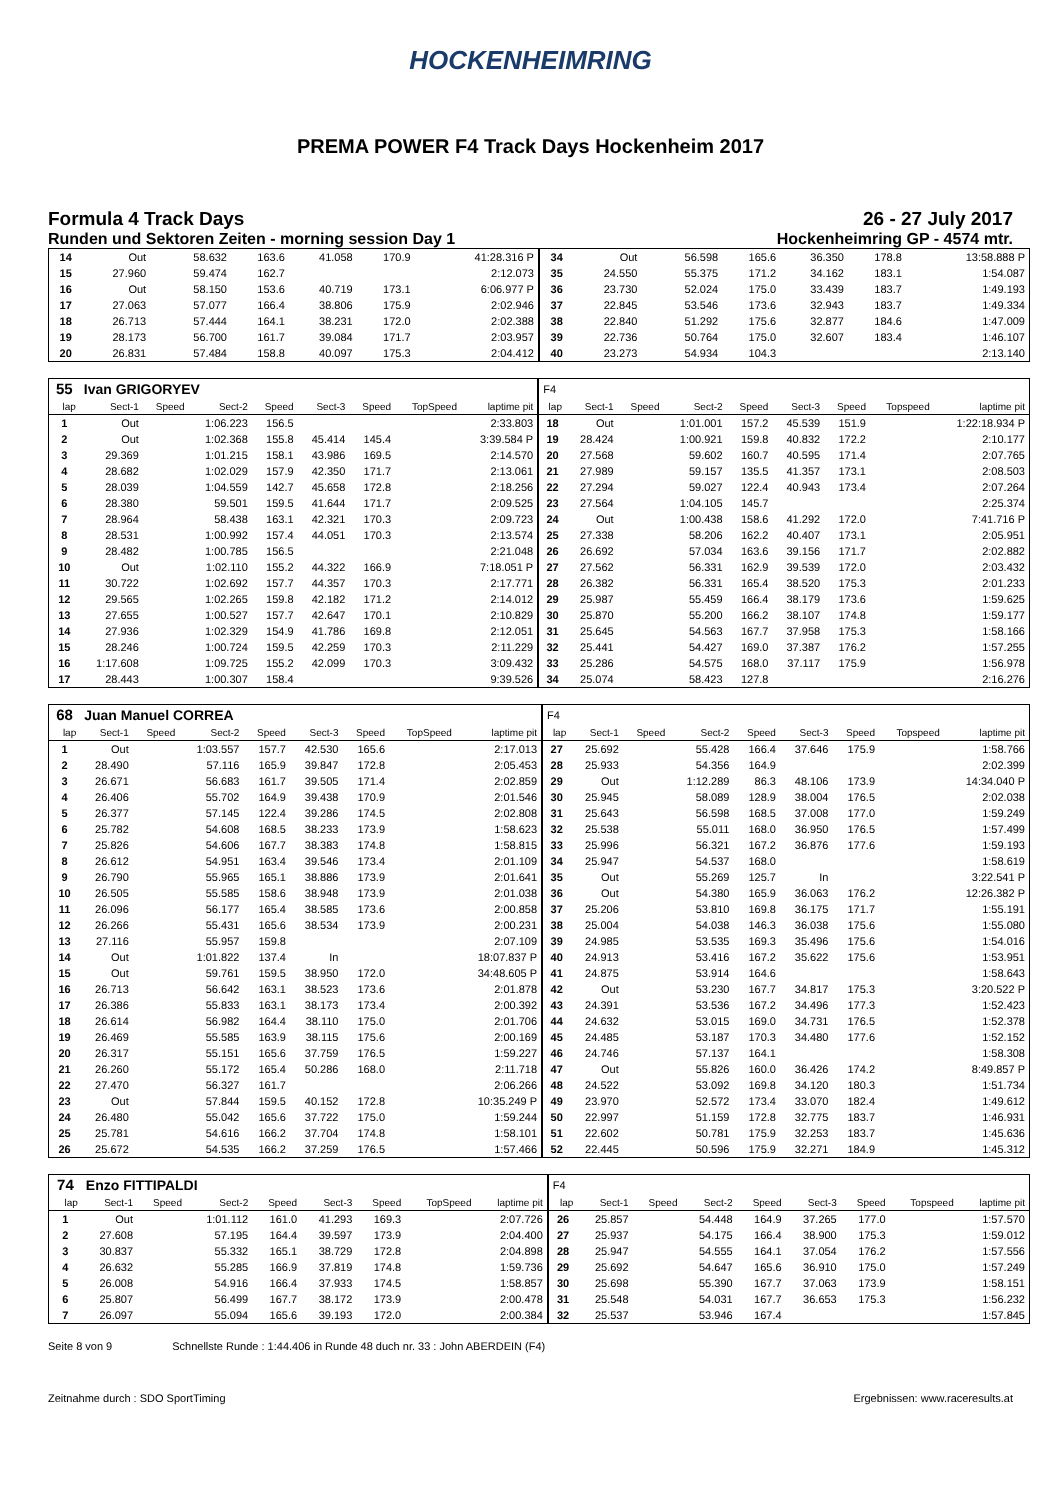HOCKENHEIMRING
PREMA POWER F4 Track Days Hockenheim 2017
Formula 4 Track Days 26 - 27 July 2017
Runden und Sektoren Zeiten - morning session Day 1 Hockenheimring GP - 4574 mtr.
| 14 | Out | | 58.632 | 163.6 | 41.058 | 170.9 | | 41:28.316 P | 34 | Out | | 56.598 | 165.6 | 36.350 | 178.8 | | 13:58.888 P |
| 15 | 27.960 | | 59.474 | 162.7 | | | | 2:12.073 | 35 | 24.550 | | 55.375 | 171.2 | 34.162 | 183.1 | | 1:54.087 |
| 16 | Out | | 58.150 | 153.6 | 40.719 | 173.1 | | 6:06.977 P | 36 | 23.730 | | 52.024 | 175.0 | 33.439 | 183.7 | | 1:49.193 |
| 17 | 27.063 | | 57.077 | 166.4 | 38.806 | 175.9 | | 2:02.946 | 37 | 22.845 | | 53.546 | 173.6 | 32.943 | 183.7 | | 1:49.334 |
| 18 | 26.713 | | 57.444 | 164.1 | 38.231 | 172.0 | | 2:02.388 | 38 | 22.840 | | 51.292 | 175.6 | 32.877 | 184.6 | | 1:47.009 |
| 19 | 28.173 | | 56.700 | 161.7 | 39.084 | 171.7 | | 2:03.957 | 39 | 22.736 | | 50.764 | 175.0 | 32.607 | 183.4 | | 1:46.107 |
| 20 | 26.831 | | 57.484 | 158.8 | 40.097 | 175.3 | | 2:04.412 | 40 | 23.273 | | 54.934 | 104.3 | | | | 2:13.140 |
| 55 | Ivan GRIGORYEV | | | | | | | | F4 | | | | | | | | |
| lap | Sect-1 | Speed | Sect-2 | Speed | Sect-3 | Speed | TopSpeed | laptime pit | lap | Sect-1 | Speed | Sect-2 | Speed | Sect-3 | Speed | Topspeed | laptime pit |
| 1 | Out | | 1:06.223 | 156.5 | | | | 2:33.803 | 18 | Out | | 1:01.001 | 157.2 | 45.539 | 151.9 | | 1:22:18.934 P |
| 2 | Out | | 1:02.368 | 155.8 | 45.414 | 145.4 | | 3:39.584 P | 19 | 28.424 | | 1:00.921 | 159.8 | 40.832 | 172.2 | | 2:10.177 |
| 3 | 29.369 | | 1:01.215 | 158.1 | 43.986 | 169.5 | | 2:14.570 | 20 | 27.568 | | 59.602 | 160.7 | 40.595 | 171.4 | | 2:07.765 |
| 4 | 28.682 | | 1:02.029 | 157.9 | 42.350 | 171.7 | | 2:13.061 | 21 | 27.989 | | 59.157 | 135.5 | 41.357 | 173.1 | | 2:08.503 |
| 5 | 28.039 | | 1:04.559 | 142.7 | 45.658 | 172.8 | | 2:18.256 | 22 | 27.294 | | 59.027 | 122.4 | 40.943 | 173.4 | | 2:07.264 |
| 6 | 28.380 | | 59.501 | 159.5 | 41.644 | 171.7 | | 2:09.525 | 23 | 27.564 | | 1:04.105 | 145.7 | | | | 2:25.374 |
| 7 | 28.964 | | 58.438 | 163.1 | 42.321 | 170.3 | | 2:09.723 | 24 | Out | | 1:00.438 | 158.6 | 41.292 | 172.0 | | 7:41.716 P |
| 8 | 28.531 | | 1:00.992 | 157.4 | 44.051 | 170.3 | | 2:13.574 | 25 | 27.338 | | 58.206 | 162.2 | 40.407 | 173.1 | | 2:05.951 |
| 9 | 28.482 | | 1:00.785 | 156.5 | | | | 2:21.048 | 26 | 26.692 | | 57.034 | 163.6 | 39.156 | 171.7 | | 2:02.882 |
| 10 | Out | | 1:02.110 | 155.2 | 44.322 | 166.9 | | 7:18.051 P | 27 | 27.562 | | 56.331 | 162.9 | 39.539 | 172.0 | | 2:03.432 |
| 11 | 30.722 | | 1:02.692 | 157.7 | 44.357 | 170.3 | | 2:17.771 | 28 | 26.382 | | 56.331 | 165.4 | 38.520 | 175.3 | | 2:01.233 |
| 12 | 29.565 | | 1:02.265 | 159.8 | 42.182 | 171.2 | | 2:14.012 | 29 | 25.987 | | 55.459 | 166.4 | 38.179 | 173.6 | | 1:59.625 |
| 13 | 27.655 | | 1:00.527 | 157.7 | 42.647 | 170.1 | | 2:10.829 | 30 | 25.870 | | 55.200 | 166.2 | 38.107 | 174.8 | | 1:59.177 |
| 14 | 27.936 | | 1:02.329 | 154.9 | 41.786 | 169.8 | | 2:12.051 | 31 | 25.645 | | 54.563 | 167.7 | 37.958 | 175.3 | | 1:58.166 |
| 15 | 28.246 | | 1:00.724 | 159.5 | 42.259 | 170.3 | | 2:11.229 | 32 | 25.441 | | 54.427 | 169.0 | 37.387 | 176.2 | | 1:57.255 |
| 16 | 1:17.608 | | 1:09.725 | 155.2 | 42.099 | 170.3 | | 3:09.432 | 33 | 25.286 | | 54.575 | 168.0 | 37.117 | 175.9 | | 1:56.978 |
| 17 | 28.443 | | 1:00.307 | 158.4 | | | | 9:39.526 | 34 | 25.074 | | 58.423 | 127.8 | | | | 2:16.276 |
| 68 | Juan Manuel CORREA | | | | | | | | F4 | | | | | | | | |
| lap | Sect-1 | Speed | Sect-2 | Speed | Sect-3 | Speed | TopSpeed | laptime pit | lap | Sect-1 | Speed | Sect-2 | Speed | Sect-3 | Speed | Topspeed | laptime pit |
| 1 | Out | | 1:03.557 | 157.7 | 42.530 | 165.6 | | 2:17.013 | 27 | 25.692 | | 55.428 | 166.4 | 37.646 | 175.9 | | 1:58.766 |
| 2 | 28.490 | | 57.116 | 165.9 | 39.847 | 172.8 | | 2:05.453 | 28 | 25.933 | | 54.356 | 164.9 | | | | 2:02.399 |
| 3 | 26.671 | | 56.683 | 161.7 | 39.505 | 171.4 | | 2:02.859 | 29 | Out | | 1:12.289 | 86.3 | 48.106 | 173.9 | | 14:34.040 P |
| 4 | 26.406 | | 55.702 | 164.9 | 39.438 | 170.9 | | 2:01.546 | 30 | 25.945 | | 58.089 | 128.9 | 38.004 | 176.5 | | 2:02.038 |
| 5 | 26.377 | | 57.145 | 122.4 | 39.286 | 174.5 | | 2:02.808 | 31 | 25.643 | | 56.598 | 168.5 | 37.008 | 177.0 | | 1:59.249 |
| 6 | 25.782 | | 54.608 | 168.5 | 38.233 | 173.9 | | 1:58.623 | 32 | 25.538 | | 55.011 | 168.0 | 36.950 | 176.5 | | 1:57.499 |
| 7 | 25.826 | | 54.606 | 167.7 | 38.383 | 174.8 | | 1:58.815 | 33 | 25.996 | | 56.321 | 167.2 | 36.876 | 177.6 | | 1:59.193 |
| 8 | 26.612 | | 54.951 | 163.4 | 39.546 | 173.4 | | 2:01.109 | 34 | 25.947 | | 54.537 | 168.0 | | | | 1:58.619 |
| 9 | 26.790 | | 55.965 | 165.1 | 38.886 | 173.9 | | 2:01.641 | 35 | Out | | 55.269 | 125.7 | In | | | 3:22.541 P |
| 10 | 26.505 | | 55.585 | 158.6 | 38.948 | 173.9 | | 2:01.038 | 36 | Out | | 54.380 | 165.9 | 36.063 | 176.2 | | 12:26.382 P |
| 11 | 26.096 | | 56.177 | 165.4 | 38.585 | 173.6 | | 2:00.858 | 37 | 25.206 | | 53.810 | 169.8 | 36.175 | 171.7 | | 1:55.191 |
| 12 | 26.266 | | 55.431 | 165.6 | 38.534 | 173.9 | | 2:00.231 | 38 | 25.004 | | 54.038 | 146.3 | 36.038 | 175.6 | | 1:55.080 |
| 13 | 27.116 | | 55.957 | 159.8 | | | | 2:07.109 | 39 | 24.985 | | 53.535 | 169.3 | 35.496 | 175.6 | | 1:54.016 |
| 14 | Out | | 1:01.822 | 137.4 | In | | | 18:07.837 P | 40 | 24.913 | | 53.416 | 167.2 | 35.622 | 175.6 | | 1:53.951 |
| 15 | Out | | 59.761 | 159.5 | 38.950 | 172.0 | | 34:48.605 P | 41 | 24.875 | | 53.914 | 164.6 | | | | 1:58.643 |
| 16 | 26.713 | | 56.642 | 163.1 | 38.523 | 173.6 | | 2:01.878 | 42 | Out | | 53.230 | 167.7 | 34.817 | 175.3 | | 3:20.522 P |
| 17 | 26.386 | | 55.833 | 163.1 | 38.173 | 173.4 | | 2:00.392 | 43 | 24.391 | | 53.536 | 167.2 | 34.496 | 177.3 | | 1:52.423 |
| 18 | 26.614 | | 56.982 | 164.4 | 38.110 | 175.0 | | 2:01.706 | 44 | 24.632 | | 53.015 | 169.0 | 34.731 | 176.5 | | 1:52.378 |
| 19 | 26.469 | | 55.585 | 163.9 | 38.115 | 175.6 | | 2:00.169 | 45 | 24.485 | | 53.187 | 170.3 | 34.480 | 177.6 | | 1:52.152 |
| 20 | 26.317 | | 55.151 | 165.6 | 37.759 | 176.5 | | 1:59.227 | 46 | 24.746 | | 57.137 | 164.1 | | | | 1:58.308 |
| 21 | 26.260 | | 55.172 | 165.4 | 50.286 | 168.0 | | 2:11.718 | 47 | Out | | 55.826 | 160.0 | 36.426 | 174.2 | | 8:49.857 P |
| 22 | 27.470 | | 56.327 | 161.7 | | | | 2:06.266 | 48 | 24.522 | | 53.092 | 169.8 | 34.120 | 180.3 | | 1:51.734 |
| 23 | Out | | 57.844 | 159.5 | 40.152 | 172.8 | | 10:35.249 P | 49 | 23.970 | | 52.572 | 173.4 | 33.070 | 182.4 | | 1:49.612 |
| 24 | 26.480 | | 55.042 | 165.6 | 37.722 | 175.0 | | 1:59.244 | 50 | 22.997 | | 51.159 | 172.8 | 32.775 | 183.7 | | 1:46.931 |
| 25 | 25.781 | | 54.616 | 166.2 | 37.704 | 174.8 | | 1:58.101 | 51 | 22.602 | | 50.781 | 175.9 | 32.253 | 183.7 | | 1:45.636 |
| 26 | 25.672 | | 54.535 | 166.2 | 37.259 | 176.5 | | 1:57.466 | 52 | 22.445 | | 50.596 | 175.9 | 32.271 | 184.9 | | 1:45.312 |
| 74 | Enzo FITTIPALDI | | | | | | | | F4 | | | | | | | | |
| lap | Sect-1 | Speed | Sect-2 | Speed | Sect-3 | Speed | TopSpeed | laptime pit | lap | Sect-1 | Speed | Sect-2 | Speed | Sect-3 | Speed | Topspeed | laptime pit |
| 1 | Out | | 1:01.112 | 161.0 | 41.293 | 169.3 | | 2:07.726 | 26 | 25.857 | | 54.448 | 164.9 | 37.265 | 177.0 | | 1:57.570 |
| 2 | 27.608 | | 57.195 | 164.4 | 39.597 | 173.9 | | 2:04.400 | 27 | 25.937 | | 54.175 | 166.4 | 38.900 | 175.3 | | 1:59.012 |
| 3 | 30.837 | | 55.332 | 165.1 | 38.729 | 172.8 | | 2:04.898 | 28 | 25.947 | | 54.555 | 164.1 | 37.054 | 176.2 | | 1:57.556 |
| 4 | 26.632 | | 55.285 | 166.9 | 37.819 | 174.8 | | 1:59.736 | 29 | 25.692 | | 54.647 | 165.6 | 36.910 | 175.0 | | 1:57.249 |
| 5 | 26.008 | | 54.916 | 166.4 | 37.933 | 174.5 | | 1:58.857 | 30 | 25.698 | | 55.390 | 167.7 | 37.063 | 173.9 | | 1:58.151 |
| 6 | 25.807 | | 56.499 | 167.7 | 38.172 | 173.9 | | 2:00.478 | 31 | 25.548 | | 54.031 | 167.7 | 36.653 | 175.3 | | 1:56.232 |
| 7 | 26.097 | | 55.094 | 165.6 | 39.193 | 172.0 | | 2:00.384 | 32 | 25.537 | | 53.946 | 167.4 | | | | 1:57.845 |
Seite 8 von 9 Schnellste Runde : 1:44.406 in Runde 48 duch nr. 33 : John ABERDEIN (F4)
Zeitnahme durch : SDO SportTiming Ergebnissen: www.raceresults.at